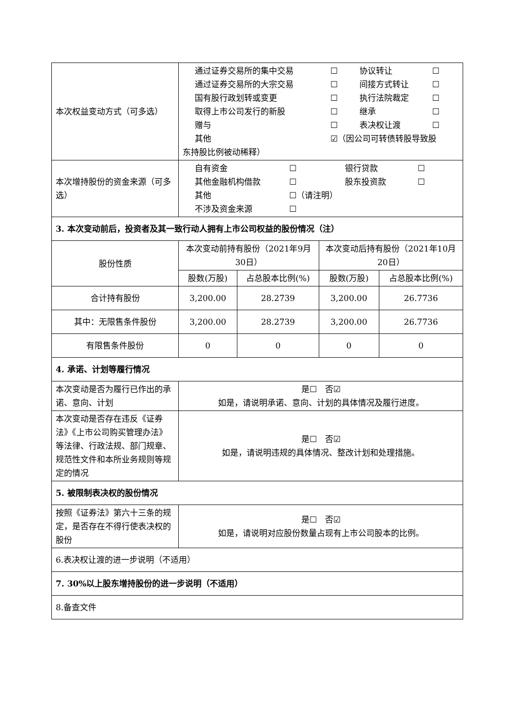| 本次权益变动方式（可多选） | 通过证券交易所的集中交易 ☐ 协议转让 ☐ 通过证券交易所的大宗交易 ☐ 间接方式转让 ☐ 国有股行政划转或变更 ☐ 执行法院裁定 ☐ 取得上市公司发行的新股 ☐ 继承 ☐ 赠与 ☐ 表决权让渡 ☐ 其他 ☑（因公司可转债转股导致股 东持股比例被动稀释） | | | |
| 本次增持股份的资金来源（可多选） | 自有资金 ☐ 银行贷款 ☐ 其他金融机构借款 ☐ 股东投资款 ☐ 其他 ☐（请注明） 不涉及资金来源 ☐ | | | |
| 3. 本次变动前后，投资者及其一致行动人拥有上市公司权益的股份情况（注） | | | | |
| 股份性质 | 本次变动前持有股份（2021年9月30日） | | 本次变动后持有股份（2021年10月20日） | |
| | 股数(万股) | 占总股本比例(%) | 股数(万股) | 占总股本比例(%) |
| 合计持有股份 | 3,200.00 | 28.2739 | 3,200.00 | 26.7736 |
| 其中：无限售条件股份 | 3,200.00 | 28.2739 | 3,200.00 | 26.7736 |
| 有限售条件股份 | 0 | 0 | 0 | 0 |
| 4. 承诺、计划等履行情况 | | | | |
| 本次变动是否为履行已作出的承诺、意向、计划 | 是☐ 否☑ 如是，请说明承诺、意向、计划的具体情况及履行进度。 | | | |
| 本次变动是否存在违反《证券法》《上市公司购买管理办法》等法律、行政法规、部门规章、规范性文件和本所业务规则等规定的情况 | 是☐ 否☑ 如是，请说明违规的具体情况、整改计划和处理措施。 | | | |
| 5. 被限制表决权的股份情况 | | | | |
| 按照《证券法》第六十三条的规定，是否存在不得行使表决权的股份 | 是☐ 否☑ 如是，请说明对应股份数量占现有上市公司股本的比例。 | | | |
| 6.表决权让渡的进一步说明（不适用） | | | | |
| 7. 30%以上股东增持股份的进一步说明（不适用） | | | | |
| 8.备查文件 | | | | |